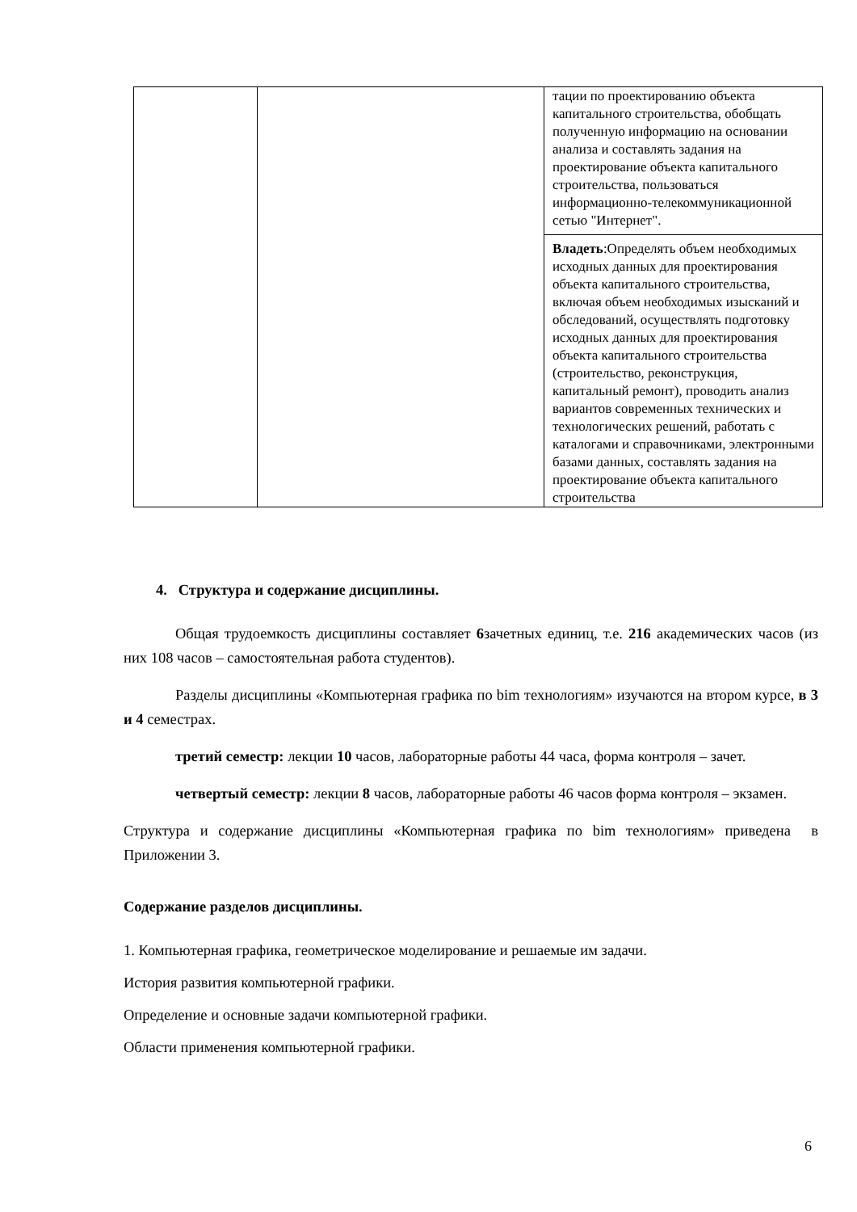| | | тации по проектированию объекта капитального строительства, обобщать полученную информацию на основании анализа и составлять задания на проектирование объекта капитального строительства, пользоваться информационно-телекоммуникационной сетью "Интернет". |
| | | Владеть :Определять объем необходимых исходных данных для проектирования объекта капитального строительства, включая объем необходимых изысканий и обследований, осуществлять подготовку исходных данных для проектирования объекта капитального строительства (строительство, реконструкция, капитальный ремонт), проводить анализ вариантов современных технических и технологических решений, работать с каталогами и справочниками, электронными базами данных, составлять задания на проектирование объекта капитального строительства |
4. Структура и содержание дисциплины.
Общая трудоемкость дисциплины составляет 6зачетных единиц, т.е. 216 академических часов (из них 108 часов – самостоятельная работа студентов).
Разделы дисциплины «Компьютерная графика по bim технологиям» изучаются на втором курсе, в 3 и 4 семестрах.
третий семестр: лекции 10 часов, лабораторные работы 44 часа, форма контроля – зачет.
четвертый семестр: лекции 8 часов, лабораторные работы 46 часов форма контроля – экзамен.
Структура и содержание дисциплины «Компьютерная графика по bim технологиям» приведена в Приложении 3.
Содержание разделов дисциплины.
1. Компьютерная графика, геометрическое моделирование и решаемые им задачи.
История развития компьютерной графики.
Определение и основные задачи компьютерной графики.
Области применения компьютерной графики.
6